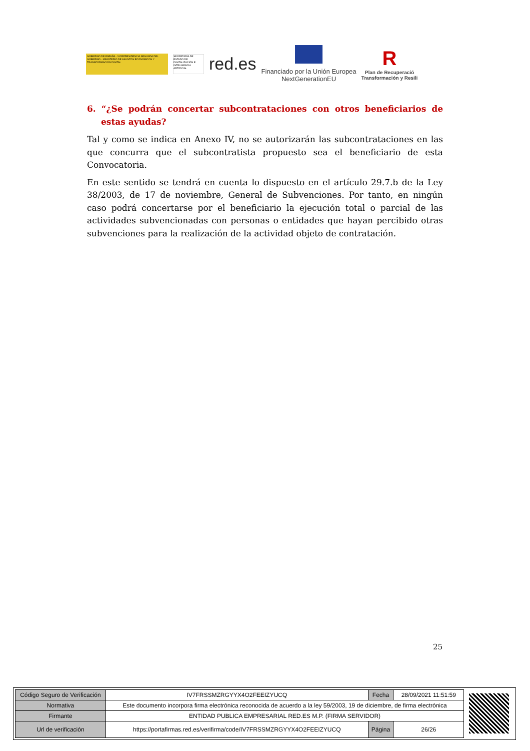GOBIERNO DE ESPAÑA · VICEPRESIDENCIA SEGUNDA DEL GOBIERNO · MINISTERIO DE ASUNTOS ECONÓMICOS Y TRANSFORMACIÓN DIGITAL
SECRETARÍA DE ESTADO DE DIGITALIZACIÓN E INTELIGENCIA ARTIFICIAL
red.es
Financiado por la Unión Europea
NextGenerationEU
R
Plan de Recuperació
Transformación y Resili
6. “¿Se podrán concertar subcontrataciones con otros beneficiarios de estas ayudas?
Tal y como se indica en Anexo IV, no se autorizarán las subcontrataciones en las que concurra que el subcontratista propuesto sea el beneficiario de esta Convocatoria.
En este sentido se tendrá en cuenta lo dispuesto en el artículo 29.7.b de la Ley 38/2003, de 17 de noviembre, General de Subvenciones. Por tanto, en ningún caso podrá concertarse por el beneficiario la ejecución total o parcial de las actividades subvencionadas con personas o entidades que hayan percibido otras subvenciones para la realización de la actividad objeto de contratación.
25
| Código Seguro de Verificación | IV7FRSSMZRGYYX4O2FEEIZYUCQ | Fecha | 28/09/2021 11:51:59 |
| Normativa | Este documento incorpora firma electrónica reconocida de acuerdo a la ley 59/2003, 19 de diciembre, de firma electrónica | | |
| Firmante | ENTIDAD PUBLICA EMPRESARIAL RED.ES M.P. (FIRMA SERVIDOR) | | |
| Url de verificación | https://portafirmas.red.es/verifirma/code/IV7FRSSMZRGYYX4O2FEEIZYUCQ | Página | 26/26 |